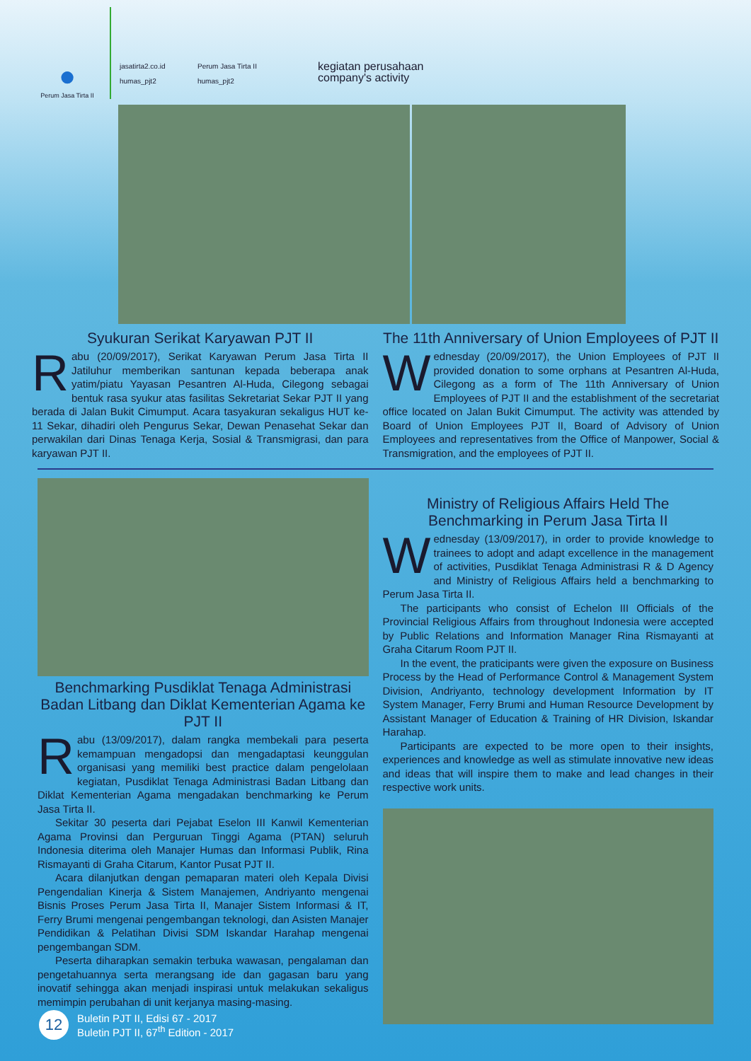●
Perum Jasa Tirta II
jasatirta2.co.id Perum Jasa Tirta II humas_pjt2 humas_pjt2
kegiatan perusahaan
company's activity
Syukuran Serikat Karyawan PJT II
Rabu (20/09/2017), Serikat Karyawan Perum Jasa Tirta II Jatiluhur memberikan santunan kepada beberapa anak yatim/piatu Yayasan Pesantren Al-Huda, Cilegong sebagai bentuk rasa syukur atas fasilitas Sekretariat Sekar PJT II yang berada di Jalan Bukit Cimumput. Acara tasyakuran sekaligus HUT ke-11 Sekar, dihadiri oleh Pengurus Sekar, Dewan Penasehat Sekar dan perwakilan dari Dinas Tenaga Kerja, Sosial & Transmigrasi, dan para karyawan PJT II.
The 11th Anniversary of Union Employees of PJT II
Wednesday (20/09/2017), the Union Employees of PJT II provided donation to some orphans at Pesantren Al-Huda, Cilegong as a form of The 11th Anniversary of Union Employees of PJT II and the establishment of the secretariat office located on Jalan Bukit Cimumput. The activity was attended by Board of Union Employees PJT II, Board of Advisory of Union Employees and representatives from the Office of Manpower, Social & Transmigration, and the employees of PJT II.
Benchmarking Pusdiklat Tenaga Administrasi Badan Litbang dan Diklat Kementerian Agama ke PJT II
Rabu (13/09/2017), dalam rangka membekali para peserta kemampuan mengadopsi dan mengadaptasi keunggulan organisasi yang memiliki best practice dalam pengelolaan kegiatan, Pusdiklat Tenaga Administrasi Badan Litbang dan Diklat Kementerian Agama mengadakan benchmarking ke Perum Jasa Tirta II.
Sekitar 30 peserta dari Pejabat Eselon III Kanwil Kementerian Agama Provinsi dan Perguruan Tinggi Agama (PTAN) seluruh Indonesia diterima oleh Manajer Humas dan Informasi Publik, Rina Rismayanti di Graha Citarum, Kantor Pusat PJT II.
Acara dilanjutkan dengan pemaparan materi oleh Kepala Divisi Pengendalian Kinerja & Sistem Manajemen, Andriyanto mengenai Bisnis Proses Perum Jasa Tirta II, Manajer Sistem Informasi & IT, Ferry Brumi mengenai pengembangan teknologi, dan Asisten Manajer Pendidikan & Pelatihan Divisi SDM Iskandar Harahap mengenai pengembangan SDM.
Peserta diharapkan semakin terbuka wawasan, pengalaman dan pengetahuannya serta merangsang ide dan gagasan baru yang inovatif sehingga akan menjadi inspirasi untuk melakukan sekaligus memimpin perubahan di unit kerjanya masing-masing.
Ministry of Religious Affairs Held The Benchmarking in Perum Jasa Tirta II
Wednesday (13/09/2017), in order to provide knowledge to trainees to adopt and adapt excellence in the management of activities, Pusdiklat Tenaga Administrasi R & D Agency and Ministry of Religious Affairs held a benchmarking to Perum Jasa Tirta II.
The participants who consist of Echelon III Officials of the Provincial Religious Affairs from throughout Indonesia were accepted by Public Relations and Information Manager Rina Rismayanti at Graha Citarum Room PJT II.
In the event, the praticipants were given the exposure on Business Process by the Head of Performance Control & Management System Division, Andriyanto, technology development Information by IT System Manager, Ferry Brumi and Human Resource Development by Assistant Manager of Education & Training of HR Division, Iskandar Harahap.
Participants are expected to be more open to their insights, experiences and knowledge as well as stimulate innovative new ideas and ideas that will inspire them to make and lead changes in their respective work units.
12
Buletin PJT II, Edisi 67 - 2017
Buletin PJT II, 67<sup>th</sup> Edition - 2017